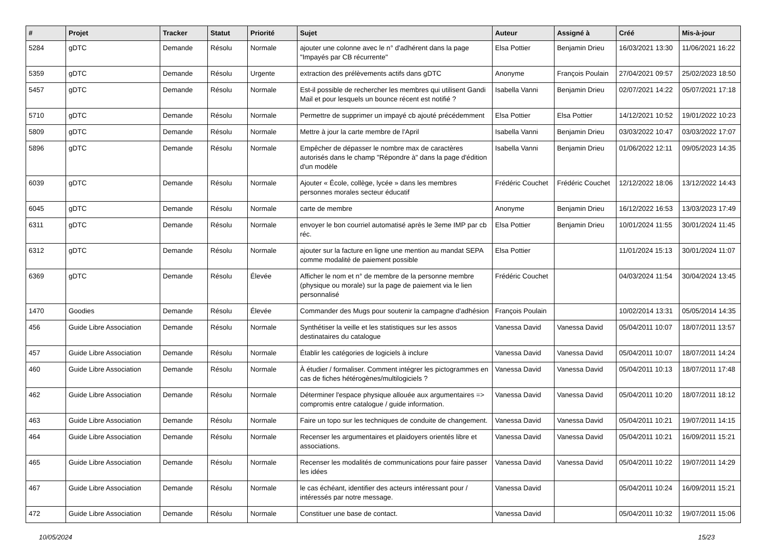| # | Projet | Tracker | Statut | Priorité | Sujet | Auteur | Assigné à | Créé | Mis-à-jour |
| --- | --- | --- | --- | --- | --- | --- | --- | --- | --- |
| 5284 | gDTC | Demande | Résolu | Normale | ajouter une colonne avec le n° d'adhérent dans la page "Impayés par CB récurrente" | Elsa Pottier | Benjamin Drieu | 16/03/2021 13:30 | 11/06/2021 16:22 |
| 5359 | gDTC | Demande | Résolu | Urgente | extraction des prélèvements actifs dans gDTC | Anonyme | François Poulain | 27/04/2021 09:57 | 25/02/2023 18:50 |
| 5457 | gDTC | Demande | Résolu | Normale | Est-il possible de rechercher les membres qui utilisent Gandi Mail et pour lesquels un bounce récent est notifié ? | Isabella Vanni | Benjamin Drieu | 02/07/2021 14:22 | 05/07/2021 17:18 |
| 5710 | gDTC | Demande | Résolu | Normale | Permettre de supprimer un impayé cb ajouté précédemment | Elsa Pottier | Elsa Pottier | 14/12/2021 10:52 | 19/01/2022 10:23 |
| 5809 | gDTC | Demande | Résolu | Normale | Mettre à jour la carte membre de l'April | Isabella Vanni | Benjamin Drieu | 03/03/2022 10:47 | 03/03/2022 17:07 |
| 5896 | gDTC | Demande | Résolu | Normale | Empêcher de dépasser le nombre max de caractères autorisés dans le champ "Répondre à" dans la page d'édition d'un modèle | Isabella Vanni | Benjamin Drieu | 01/06/2022 12:11 | 09/05/2023 14:35 |
| 6039 | gDTC | Demande | Résolu | Normale | Ajouter « École, collège, lycée » dans les membres personnes morales secteur éducatif | Frédéric Couchet | Frédéric Couchet | 12/12/2022 18:06 | 13/12/2022 14:43 |
| 6045 | gDTC | Demande | Résolu | Normale | carte de membre | Anonyme | Benjamin Drieu | 16/12/2022 16:53 | 13/03/2023 17:49 |
| 6311 | gDTC | Demande | Résolu | Normale | envoyer le bon courriel automatisé après le 3eme IMP par cb réc. | Elsa Pottier | Benjamin Drieu | 10/01/2024 11:55 | 30/01/2024 11:45 |
| 6312 | gDTC | Demande | Résolu | Normale | ajouter sur la facture en ligne une mention au mandat SEPA comme modalité de paiement possible | Elsa Pottier | | 11/01/2024 15:13 | 30/01/2024 11:07 |
| 6369 | gDTC | Demande | Résolu | Élevée | Afficher le nom et n° de membre de la personne membre (physique ou morale) sur la page de paiement via le lien personnalisé | Frédéric Couchet | | 04/03/2024 11:54 | 30/04/2024 13:45 |
| 1470 | Goodies | Demande | Résolu | Élevée | Commander des Mugs pour soutenir la campagne d'adhésion | François Poulain | | 10/02/2014 13:31 | 05/05/2014 14:35 |
| 456 | Guide Libre Association | Demande | Résolu | Normale | Synthétiser la veille et les statistiques sur les assos destinataires du catalogue | Vanessa David | Vanessa David | 05/04/2011 10:07 | 18/07/2011 13:57 |
| 457 | Guide Libre Association | Demande | Résolu | Normale | Établir les catégories de logiciels à inclure | Vanessa David | Vanessa David | 05/04/2011 10:07 | 18/07/2011 14:24 |
| 460 | Guide Libre Association | Demande | Résolu | Normale | À étudier / formaliser. Comment intégrer les pictogrammes en cas de fiches hétérogènes/multilogiciels ? | Vanessa David | Vanessa David | 05/04/2011 10:13 | 18/07/2011 17:48 |
| 462 | Guide Libre Association | Demande | Résolu | Normale | Déterminer l'espace physique allouée aux argumentaires => compromis entre catalogue / guide information. | Vanessa David | Vanessa David | 05/04/2011 10:20 | 18/07/2011 18:12 |
| 463 | Guide Libre Association | Demande | Résolu | Normale | Faire un topo sur les techniques de conduite de changement. | Vanessa David | Vanessa David | 05/04/2011 10:21 | 19/07/2011 14:15 |
| 464 | Guide Libre Association | Demande | Résolu | Normale | Recenser les argumentaires et plaidoyers orientés libre et associations. | Vanessa David | Vanessa David | 05/04/2011 10:21 | 16/09/2011 15:21 |
| 465 | Guide Libre Association | Demande | Résolu | Normale | Recenser les modalités de communications pour faire passer les idées | Vanessa David | Vanessa David | 05/04/2011 10:22 | 19/07/2011 14:29 |
| 467 | Guide Libre Association | Demande | Résolu | Normale | le cas échéant, identifier des acteurs intéressant pour / intéressés par notre message. | Vanessa David | | 05/04/2011 10:24 | 16/09/2011 15:21 |
| 472 | Guide Libre Association | Demande | Résolu | Normale | Constituer une base de contact. | Vanessa David | | 05/04/2011 10:32 | 19/07/2011 15:06 |
10/05/2024 15/23